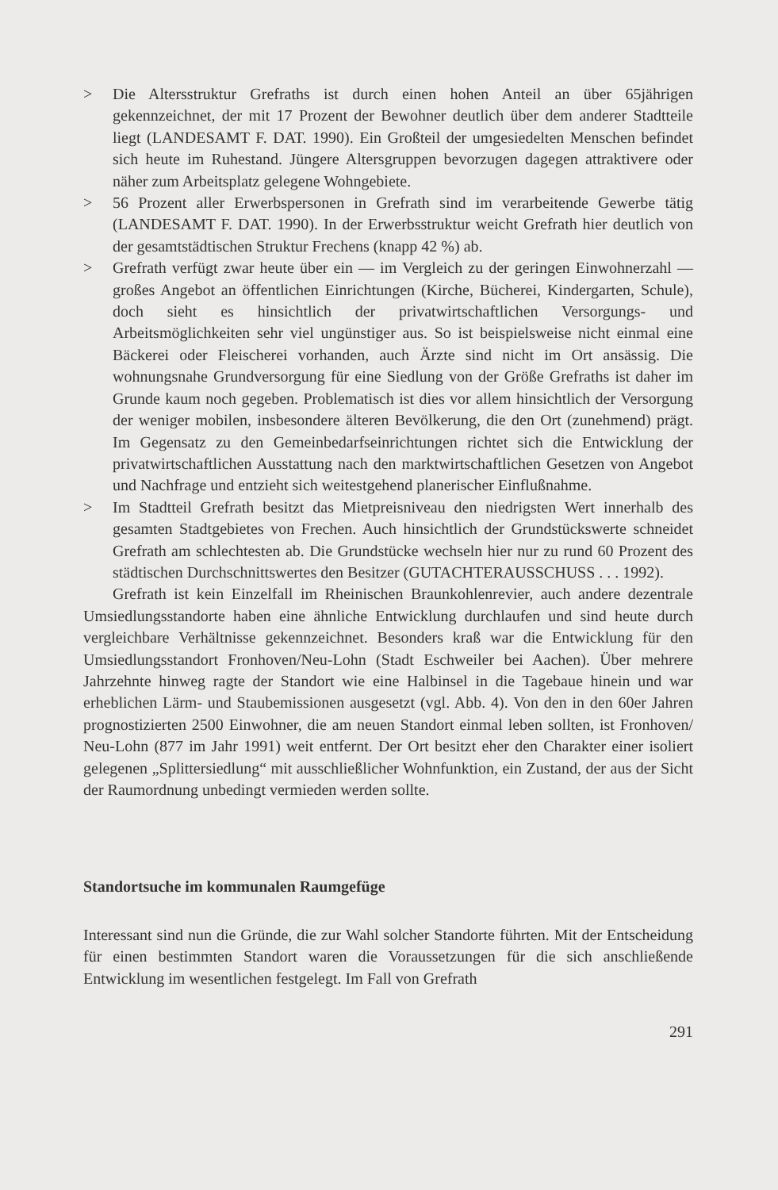> Die Altersstruktur Grefraths ist durch einen hohen Anteil an über 65jährigen gekennzeichnet, der mit 17 Prozent der Bewohner deutlich über dem anderer Stadtteile liegt (LANDESAMT F. DAT. 1990). Ein Großteil der umgesiedelten Menschen befindet sich heute im Ruhestand. Jüngere Altersgruppen bevorzugen dagegen attraktivere oder näher zum Arbeitsplatz gelegene Wohngebiete.
> 56 Prozent aller Erwerbspersonen in Grefrath sind im verarbeitende Gewerbe tätig (LANDESAMT F. DAT. 1990). In der Erwerbsstruktur weicht Grefrath hier deutlich von der gesamtstädtischen Struktur Frechens (knapp 42 %) ab.
> Grefrath verfügt zwar heute über ein — im Vergleich zu der geringen Einwohnerzahl — großes Angebot an öffentlichen Einrichtungen (Kirche, Bücherei, Kindergarten, Schule), doch sieht es hinsichtlich der privatwirtschaftlichen Versorgungs- und Arbeitsmöglichkeiten sehr viel ungünstiger aus. So ist beispielsweise nicht einmal eine Bäckerei oder Fleischerei vorhanden, auch Ärzte sind nicht im Ort ansässig. Die wohnungsnahe Grundversorgung für eine Siedlung von der Größe Grefraths ist daher im Grunde kaum noch gegeben. Problematisch ist dies vor allem hinsichtlich der Versorgung der weniger mobilen, insbesondere älteren Bevölkerung, die den Ort (zunehmend) prägt. Im Gegensatz zu den Gemeinbedarfseinrichtungen richtet sich die Entwicklung der privatwirtschaftlichen Ausstattung nach den marktwirtschaftlichen Gesetzen von Angebot und Nachfrage und entzieht sich weitestgehend planerischer Einflußnahme.
> Im Stadtteil Grefrath besitzt das Mietpreisniveau den niedrigsten Wert innerhalb des gesamten Stadtgebietes von Frechen. Auch hinsichtlich der Grundstückswerte schneidet Grefrath am schlechtesten ab. Die Grundstücke wechseln hier nur zu rund 60 Prozent des städtischen Durchschnittswertes den Besitzer (GUTACHTERAUSSCHUSS . . . 1992).
Grefrath ist kein Einzelfall im Rheinischen Braunkohlenrevier, auch andere dezentrale Umsiedlungsstandorte haben eine ähnliche Entwicklung durchlaufen und sind heute durch vergleichbare Verhältnisse gekennzeichnet. Besonders kraß war die Entwicklung für den Umsiedlungsstandort Fronhoven/Neu-Lohn (Stadt Eschweiler bei Aachen). Über mehrere Jahrzehnte hinweg ragte der Standort wie eine Halbinsel in die Tagebaue hinein und war erheblichen Lärm- und Staubemissionen ausgesetzt (vgl. Abb. 4). Von den in den 60er Jahren prognostizierten 2500 Einwohner, die am neuen Standort einmal leben sollten, ist Fronhoven/ Neu-Lohn (877 im Jahr 1991) weit entfernt. Der Ort besitzt eher den Charakter einer isoliert gelegenen „Splittersiedlung“ mit ausschließlicher Wohnfunktion, ein Zustand, der aus der Sicht der Raumordnung unbedingt vermieden werden sollte.
Standortsuche im kommunalen Raumgefüge
Interessant sind nun die Gründe, die zur Wahl solcher Standorte führten. Mit der Entscheidung für einen bestimmten Standort waren die Voraussetzungen für die sich anschließende Entwicklung im wesentlichen festgelegt. Im Fall von Grefrath
291